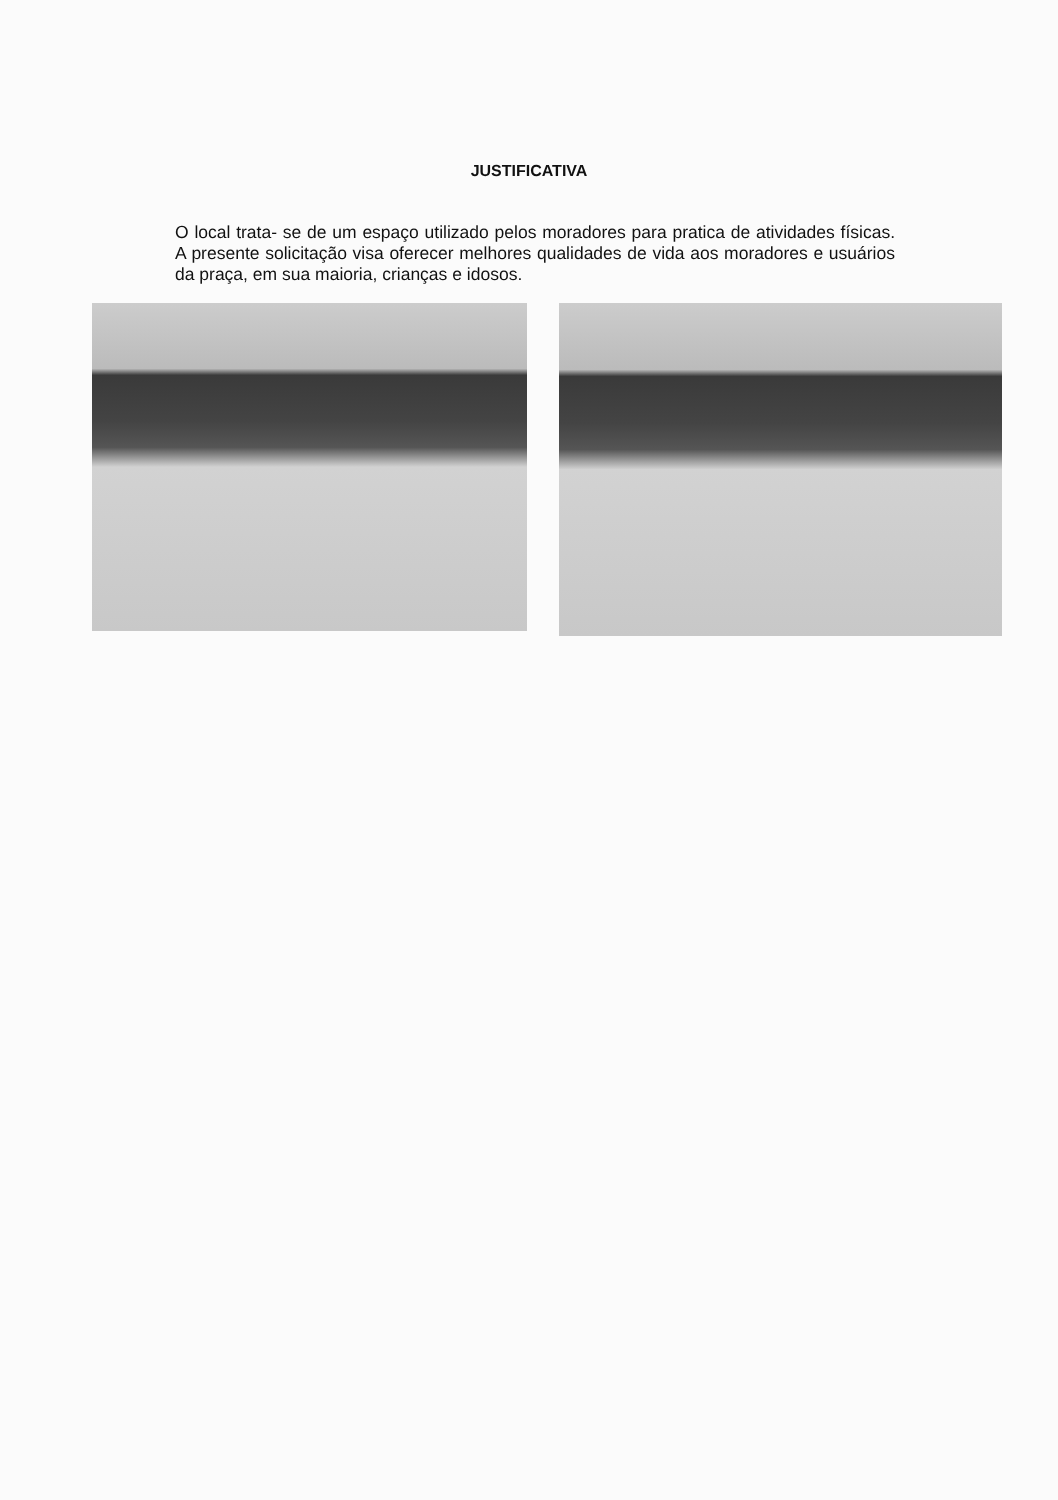JUSTIFICATIVA
O local trata- se de um espaço utilizado pelos moradores para pratica de atividades físicas. A presente solicitação visa oferecer melhores qualidades de vida aos moradores e usuários da praça, em sua maioria, crianças e idosos.